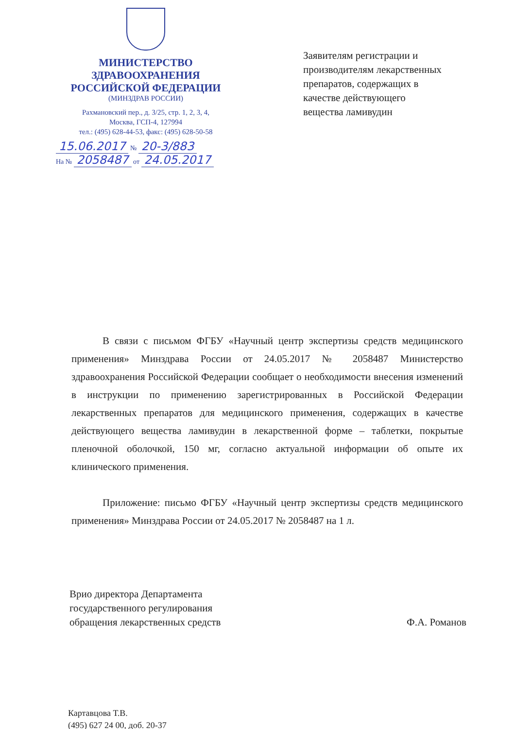МИНИСТЕРСТВО
ЗДРАВООХРАНЕНИЯ
РОССИЙСКОЙ ФЕДЕРАЦИИ
(МИНЗДРАВ РОССИИ)
Рахмановский пер., д. 3/25, стр. 1, 2, 3, 4,
Москва, ГСП-4, 127994
тел.: (495) 628-44-53, факс: (495) 628-50-58
15.06.2017 № 20-3/883
На № 2058487 от 24.05.2017
Заявителям регистрации и
производителям лекарственных
препаратов, содержащих в
качестве действующего
вещества ламивудин
В связи с письмом ФГБУ «Научный центр экспертизы средств медицинского применения» Минздрава России от 24.05.2017 № 2058487 Министерство здравоохранения Российской Федерации сообщает о необходимости внесения изменений в инструкции по применению зарегистрированных в Российской Федерации лекарственных препаратов для медицинского применения, содержащих в качестве действующего вещества ламивудин в лекарственной форме – таблетки, покрытые пленочной оболочкой, 150 мг, согласно актуальной информации об опыте их клинического применения.
Приложение: письмо ФГБУ «Научный центр экспертизы средств медицинского применения» Минздрава России от 24.05.2017 № 2058487 на 1 л.
Врио директора Департамента
государственного регулирования
обращения лекарственных средств
Ф.А. Романов
Картавцова Т.В.
(495) 627 24 00, доб. 20-37